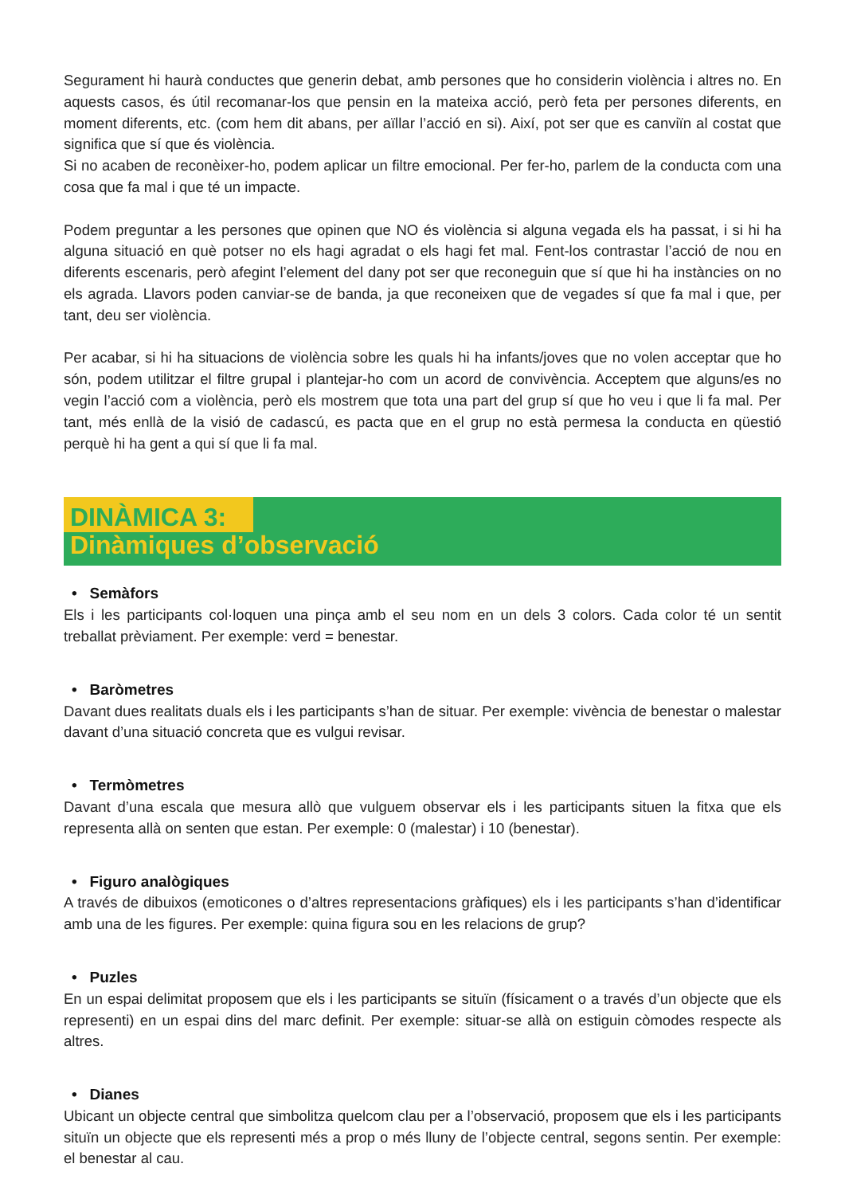Segurament hi haurà conductes que generin debat, amb persones que ho considerin violència i altres no. En aquests casos, és útil recomanar-los que pensin en la mateixa acció, però feta per persones diferents, en moment diferents, etc. (com hem dit abans, per aïllar l’acció en si). Així, pot ser que es canviïn al costat que significa que sí que és violència.
Si no acaben de reconèixer-ho, podem aplicar un filtre emocional. Per fer-ho, parlem de la conducta com una cosa que fa mal i que té un impacte.
Podem preguntar a les persones que opinen que NO és violència si alguna vegada els ha passat, i si hi ha alguna situació en què potser no els hagi agradat o els hagi fet mal. Fent-los contrastar l’acció de nou en diferents escenaris, però afegint l’element del dany pot ser que reconeguin que sí que hi ha instàncies on no els agrada. Llavors poden canviar-se de banda, ja que reconeixen que de vegades sí que fa mal i que, per tant, deu ser violència.
Per acabar, si hi ha situacions de violència sobre les quals hi ha infants/joves que no volen acceptar que ho són, podem utilitzar el filtre grupal i plantejar-ho com un acord de convivència. Acceptem que alguns/es no vegin l’acció com a violència, però els mostrem que tota una part del grup sí que ho veu i que li fa mal. Per tant, més enllà de la visió de cadascú, es pacta que en el grup no està permesa la conducta en qüestió perquè hi ha gent a qui sí que li fa mal.
DINÀMICA 3:
Dinàmiques d’observació
• Semàfors
Els i les participants col·loquen una pinça amb el seu nom en un dels 3 colors. Cada color té un sentit treballat prèviament. Per exemple: verd = benestar.
• Baròmetres
Davant dues realitats duals els i les participants s’han de situar. Per exemple: vivència de benestar o malestar davant d’una situació concreta que es vulgui revisar.
• Termòmetres
Davant d’una escala que mesura allò que vulguem observar els i les participants situen la fitxa que els representa allà on senten que estan. Per exemple: 0 (malestar) i 10 (benestar).
• Figuro analògiques
A través de dibuixos (emoticones o d’altres representacions gràfiques) els i les participants s’han d’identificar amb una de les figures. Per exemple: quina figura sou en les relacions de grup?
• Puzles
En un espai delimitat proposem que els i les participants se situïn (físicament o a través d’un objecte que els representi) en un espai dins del marc definit. Per exemple: situar-se allà on estiguin còmodes respecte als altres.
• Dianes
Ubicant un objecte central que simbolitza quelcom clau per a l’observació, proposem que els i les participants situïn un objecte que els representi més a prop o més lluny de l’objecte central, segons sentin. Per exemple: el benestar al cau.